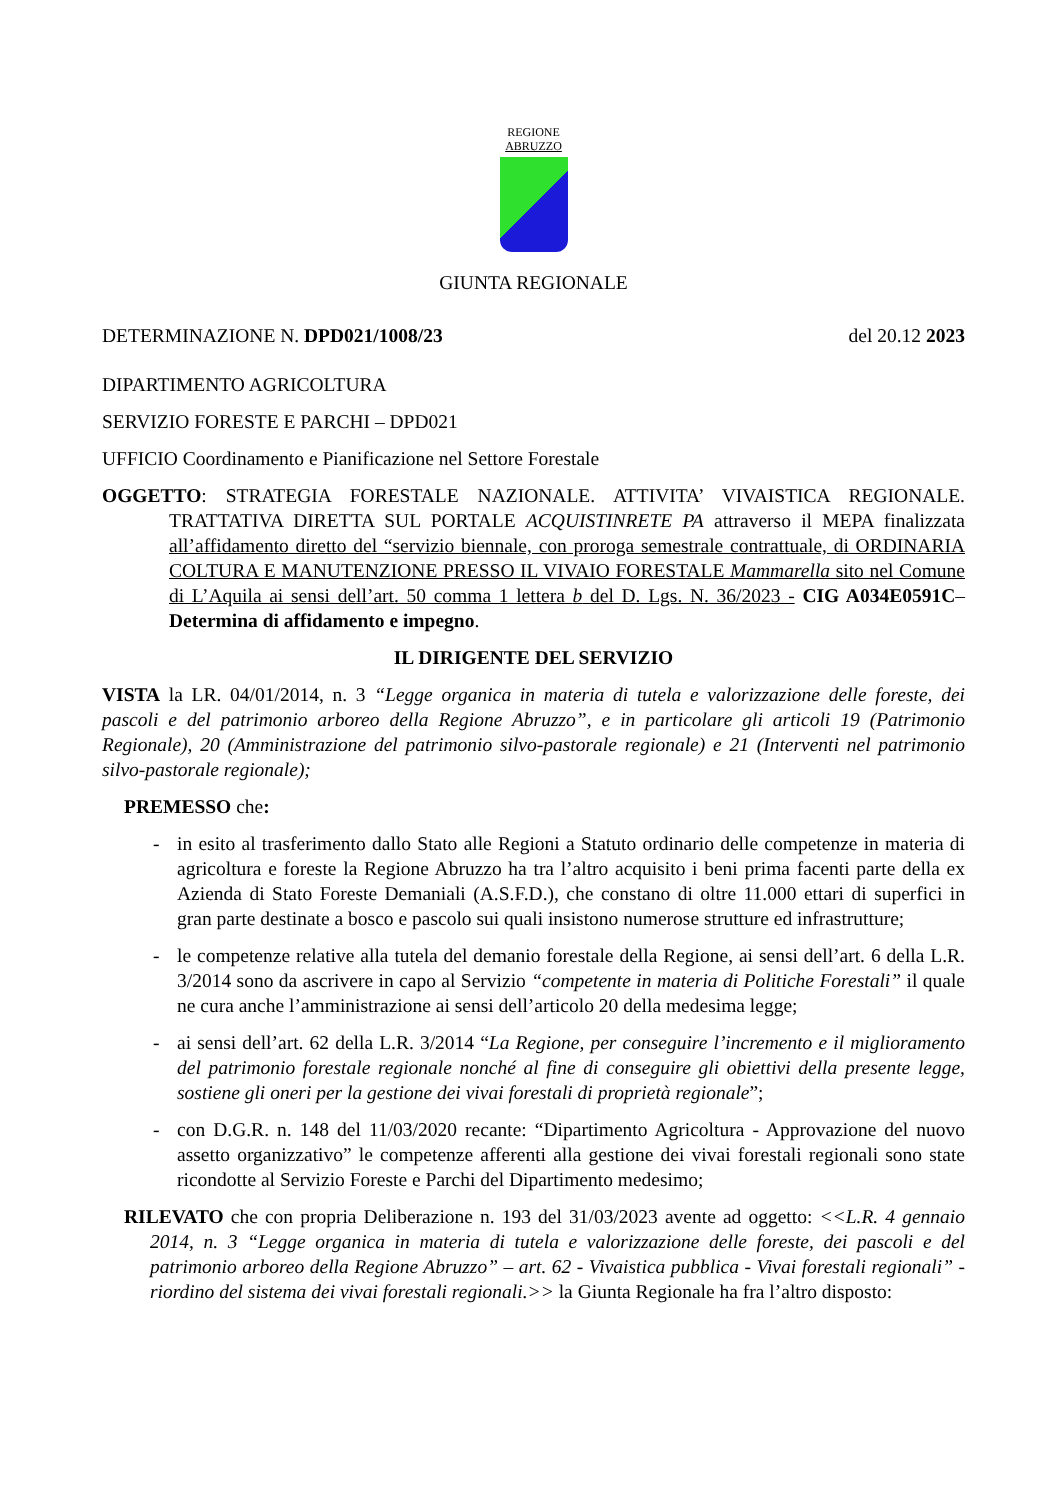REGIONE
ABRUZZO
GIUNTA REGIONALE
DETERMINAZIONE N. DPD021/1008/23 del 20.12 2023
DIPARTIMENTO AGRICOLTURA
SERVIZIO FORESTE E PARCHI – DPD021
UFFICIO Coordinamento e Pianificazione nel Settore Forestale
OGGETTO: STRATEGIA FORESTALE NAZIONALE. ATTIVITA’ VIVAISTICA REGIONALE. TRATTATIVA DIRETTA SUL PORTALE ACQUISTINRETE PA attraverso il MEPA finalizzata all’affidamento diretto del “servizio biennale, con proroga semestrale contrattuale, di ORDINARIA COLTURA E MANUTENZIONE PRESSO IL VIVAIO FORESTALE Mammarella sito nel Comune di L’Aquila ai sensi dell’art. 50 comma 1 lettera b del D. Lgs. N. 36/2023 - CIG A034E0591C– Determina di affidamento e impegno.
IL DIRIGENTE DEL SERVIZIO
VISTA la LR. 04/01/2014, n. 3 “Legge organica in materia di tutela e valorizzazione delle foreste, dei pascoli e del patrimonio arboreo della Regione Abruzzo”, e in particolare gli articoli 19 (Patrimonio Regionale), 20 (Amministrazione del patrimonio silvo-pastorale regionale) e 21 (Interventi nel patrimonio silvo-pastorale regionale);
PREMESSO che:
- in esito al trasferimento dallo Stato alle Regioni a Statuto ordinario delle competenze in materia di agricoltura e foreste la Regione Abruzzo ha tra l’altro acquisito i beni prima facenti parte della ex Azienda di Stato Foreste Demaniali (A.S.F.D.), che constano di oltre 11.000 ettari di superfici in gran parte destinate a bosco e pascolo sui quali insistono numerose strutture ed infrastrutture;
- le competenze relative alla tutela del demanio forestale della Regione, ai sensi dell’art. 6 della L.R. 3/2014 sono da ascrivere in capo al Servizio “competente in materia di Politiche Forestali” il quale ne cura anche l’amministrazione ai sensi dell’articolo 20 della medesima legge;
- ai sensi dell’art. 62 della L.R. 3/2014 “La Regione, per conseguire l’incremento e il miglioramento del patrimonio forestale regionale nonché al fine di conseguire gli obiettivi della presente legge, sostiene gli oneri per la gestione dei vivai forestali di proprietà regionale”;
- con D.G.R. n. 148 del 11/03/2020 recante: “Dipartimento Agricoltura - Approvazione del nuovo assetto organizzativo” le competenze afferenti alla gestione dei vivai forestali regionali sono state ricondotte al Servizio Foreste e Parchi del Dipartimento medesimo;
RILEVATO che con propria Deliberazione n. 193 del 31/03/2023 avente ad oggetto: <<L.R. 4 gennaio 2014, n. 3 “Legge organica in materia di tutela e valorizzazione delle foreste, dei pascoli e del patrimonio arboreo della Regione Abruzzo” – art. 62 - Vivaistica pubblica - Vivai forestali regionali” - riordino del sistema dei vivai forestali regionali.>> la Giunta Regionale ha fra l’altro disposto: